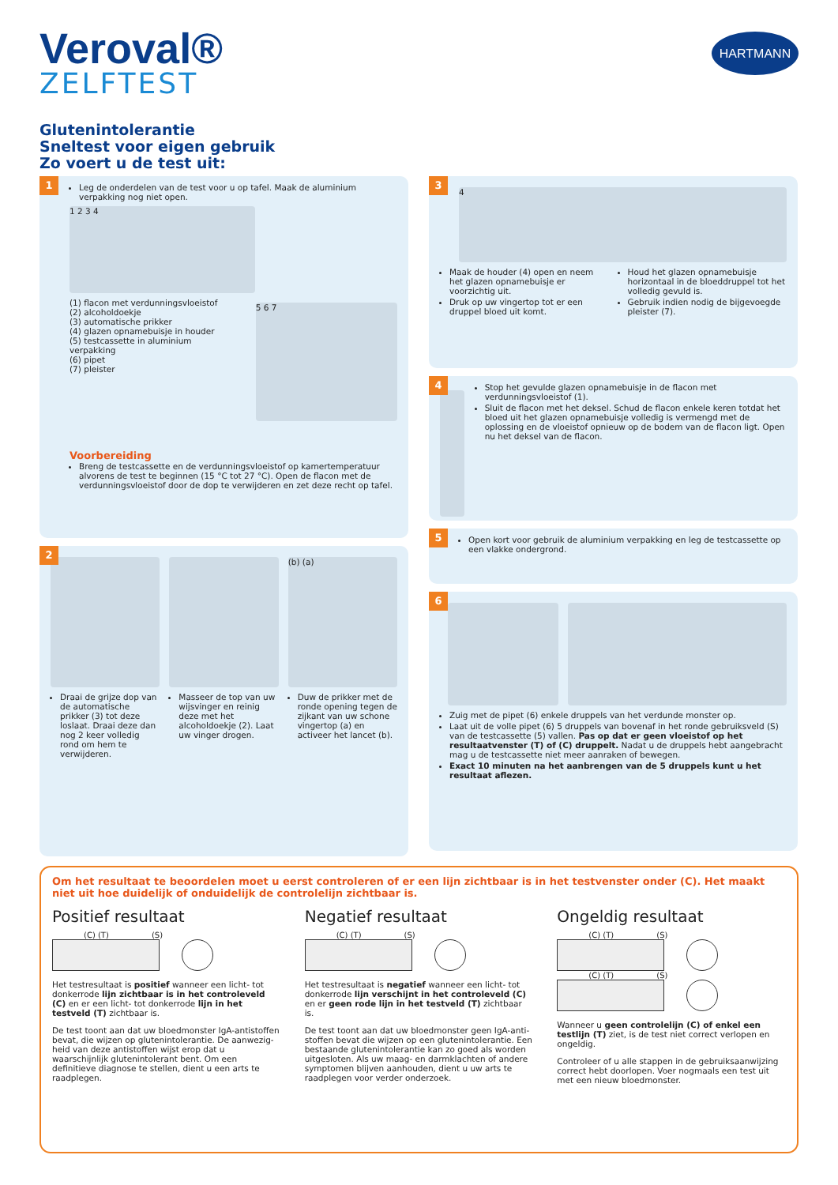Veroval®
ZELFTEST
HARTMANN
Glutenintolerantie
Sneltest voor eigen gebruik
Zo voert u de test uit:
1
Leg de onderdelen van de test voor u op tafel. Maak de aluminium verpakking nog niet open.
1 2 3 4
(1) flacon met verdunningsvloeistof
(2) alcoholdoekje
(3) automatische prikker
(4) glazen opnamebuisje in houder
(5) testcassette in aluminium verpakking
(6) pipet
(7) pleister
5 6 7
Voorbereiding
Breng de testcassette en de verdunningsvloeistof op kamertemperatuur alvorens de test te beginnen (15 °C tot 27 °C). Open de flacon met de verdunningsvloeistof door de dop te verwijderen en zet deze recht op tafel.
2
(b) (a)
Draai de grijze dop van de automatische prikker (3) tot deze loslaat. Draai deze dan nog 2 keer volledig rond om hem te verwijderen.
Masseer de top van uw wijsvinger en reinig deze met het alcoholdoekje (2). Laat uw vinger drogen.
Duw de prikker met de ronde opening tegen de zijkant van uw schone vingertop (a) en activeer het lancet (b).
3
4
Maak de houder (4) open en neem het glazen opnamebuisje er voorzichtig uit.
Druk op uw vingertop tot er een druppel bloed uit komt.
Houd het glazen opnamebuisje horizontaal in de bloeddruppel tot het volledig gevuld is.
Gebruik indien nodig de bijgevoegde pleister (7).
4
Stop het gevulde glazen opnamebuisje in de flacon met verdunningsvloeistof (1).
Sluit de flacon met het deksel. Schud de flacon enkele keren totdat het bloed uit het glazen opnamebuisje volledig is vermengd met de oplossing en de vloeistof opnieuw op de bodem van de flacon ligt. Open nu het deksel van de flacon.
5
Open kort voor gebruik de aluminium verpakking en leg de testcassette op een vlakke ondergrond.
6
Zuig met de pipet (6) enkele druppels van het verdunde monster op.
Laat uit de volle pipet (6) 5 druppels van bovenaf in het ronde gebruiksveld (S) van de testcassette (5) vallen. Pas op dat er geen vloeistof op het resultaat­venster (T) of (C) druppelt. Nadat u de druppels hebt aangebracht mag u de testcassette niet meer aanraken of bewegen.
Exact 10 minuten na het aanbrengen van de 5 druppels kunt u het resultaat aflezen.
Om het resultaat te beoordelen moet u eerst controleren of er een lijn zichtbaar is in het testvenster onder (C). Het maakt niet uit hoe duidelijk of onduidelijk de controlelijn zichtbaar is.
Positief resultaat
(C) (T) (S)
Het testresultaat is positief wanneer een licht- tot donkerrode lijn zichtbaar is in het controleveld (C) en er een licht- tot donkerrode lijn in het testveld (T) zichtbaar is.
De test toont aan dat uw bloedmonster IgA-antistoffen bevat, die wijzen op glutenintolerantie. De aanwezig­heid van deze antistoffen wijst erop dat u waarschijnlijk glutenintolerant bent. Om een definitieve diagnose te stellen, dient u een arts te raadplegen.
Negatief resultaat
(C) (T) (S)
Het testresultaat is negatief wanneer een licht- tot donkerrode lijn verschijnt in het controleveld (C) en er geen rode lijn in het testveld (T) zichtbaar is.
De test toont aan dat uw bloedmonster geen IgA-anti­stoffen bevat die wijzen op een glutenintolerantie. Een bestaande glutenintolerantie kan zo goed als worden uitgesloten. Als uw maag- en darmklachten of andere symptomen blijven aanhouden, dient u uw arts te raad­plegen voor verder onderzoek.
Ongeldig resultaat
(C) (T) (S)
(C) (T) (S)
Wanneer u geen controlelijn (C) of enkel een testlijn (T) ziet, is de test niet correct verlopen en ongeldig.
Controleer of u alle stappen in de gebruiksaanwijzing correct hebt doorlopen. Voer nogmaals een test uit met een nieuw bloedmonster.